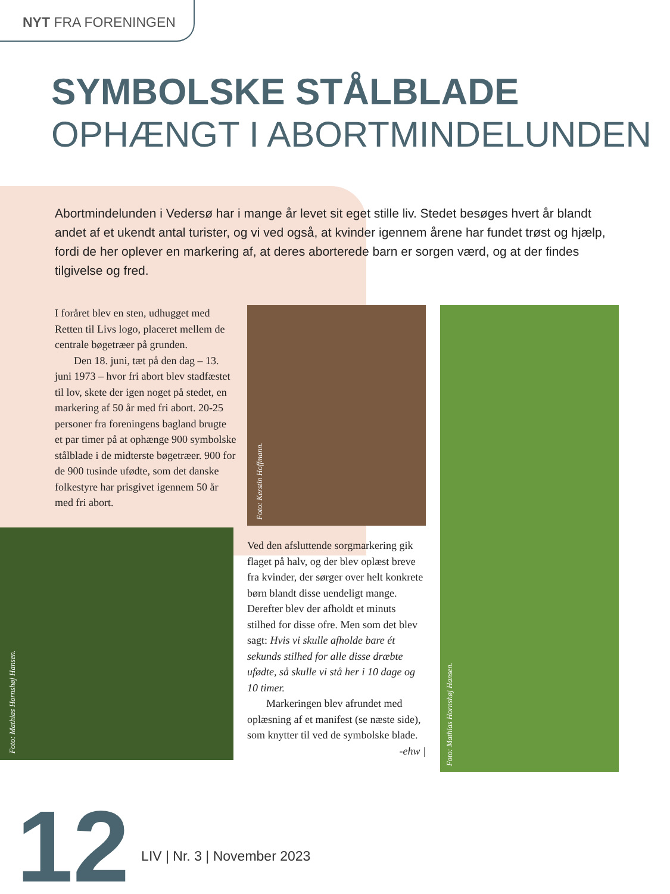NYT FRA FORENINGEN
SYMBOLSKE STÅLBLADE
OPHÆNGT I ABORTMINDELUNDEN
Abortmindelunden i Vedersø har i mange år levet sit eget stille liv. Stedet besøges hvert år blandt andet af et ukendt antal turister, og vi ved også, at kvinder igennem årene har fundet trøst og hjælp, fordi de her oplever en markering af, at deres aborterede barn er sorgen værd, og at der findes tilgivelse og fred.
I foråret blev en sten, udhugget med Retten til Livs logo, placeret mellem de centrale bøgetræer på grunden.
Den 18. juni, tæt på den dag – 13. juni 1973 – hvor fri abort blev stadfæstet til lov, skete der igen noget på stedet, en markering af 50 år med fri abort. 20-25 personer fra foreningens bagland brugte et par timer på at ophænge 900 symbolske stålblade i de midterste bøgetræer. 900 for de 900 tusinde ufødte, som det danske folkestyre har prisgivet igennem 50 år med fri abort.
Foto: Mathias Hornshøj Hansen.
Foto: Kerstin Hoffmann.
Ved den afsluttende sorgmarkering gik flaget på halv, og der blev oplæst breve fra kvinder, der sørger over helt konkrete børn blandt disse uendeligt mange. Derefter blev der afholdt et minuts stilhed for disse ofre. Men som det blev sagt: Hvis vi skulle afholde bare ét sekunds stilhed for alle disse dræbte ufødte, så skulle vi stå her i 10 dage og 10 timer.
Markeringen blev afrundet med oplæsning af et manifest (se næste side), som knytter til ved de symbolske blade.
-ehw |
Foto: Mathias Hornshøj Hansen.
12
LIV | Nr. 3 | November 2023